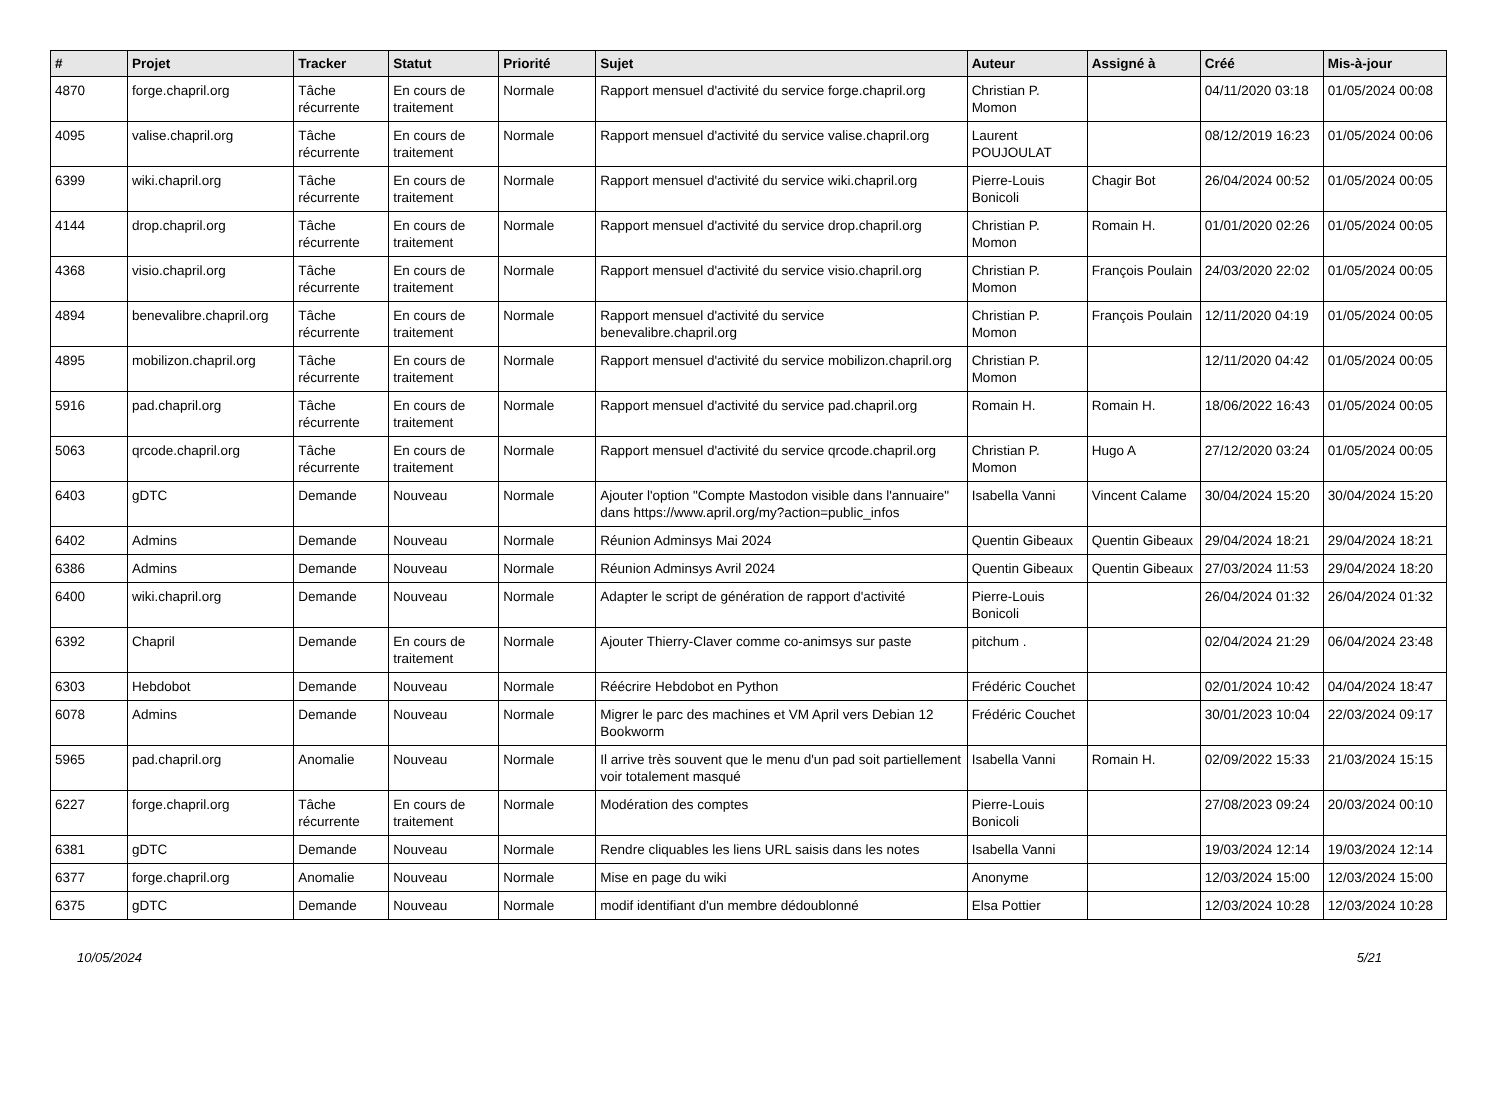| # | Projet | Tracker | Statut | Priorité | Sujet | Auteur | Assigné à | Créé | Mis-à-jour |
| --- | --- | --- | --- | --- | --- | --- | --- | --- | --- |
| 4870 | forge.chapril.org | Tâche récurrente | En cours de traitement | Normale | Rapport mensuel d'activité du service forge.chapril.org | Christian P. Momon | | 04/11/2020 03:18 | 01/05/2024 00:08 |
| 4095 | valise.chapril.org | Tâche récurrente | En cours de traitement | Normale | Rapport mensuel d'activité du service valise.chapril.org | Laurent POUJOULAT | | 08/12/2019 16:23 | 01/05/2024 00:06 |
| 6399 | wiki.chapril.org | Tâche récurrente | En cours de traitement | Normale | Rapport mensuel d'activité du service wiki.chapril.org | Pierre-Louis Bonicoli | Chagir Bot | 26/04/2024 00:52 | 01/05/2024 00:05 |
| 4144 | drop.chapril.org | Tâche récurrente | En cours de traitement | Normale | Rapport mensuel d'activité du service drop.chapril.org | Christian P. Momon | Romain H. | 01/01/2020 02:26 | 01/05/2024 00:05 |
| 4368 | visio.chapril.org | Tâche récurrente | En cours de traitement | Normale | Rapport mensuel d'activité du service visio.chapril.org | Christian P. Momon | François Poulain | 24/03/2020 22:02 | 01/05/2024 00:05 |
| 4894 | benevalibre.chapril.org | Tâche récurrente | En cours de traitement | Normale | Rapport mensuel d'activité du service benevalibre.chapril.org | Christian P. Momon | François Poulain | 12/11/2020 04:19 | 01/05/2024 00:05 |
| 4895 | mobilizon.chapril.org | Tâche récurrente | En cours de traitement | Normale | Rapport mensuel d'activité du service mobilizon.chapril.org | Christian P. Momon | | 12/11/2020 04:42 | 01/05/2024 00:05 |
| 5916 | pad.chapril.org | Tâche récurrente | En cours de traitement | Normale | Rapport mensuel d'activité du service pad.chapril.org | Romain H. | Romain H. | 18/06/2022 16:43 | 01/05/2024 00:05 |
| 5063 | qrcode.chapril.org | Tâche récurrente | En cours de traitement | Normale | Rapport mensuel d'activité du service qrcode.chapril.org | Christian P. Momon | Hugo A | 27/12/2020 03:24 | 01/05/2024 00:05 |
| 6403 | gDTC | Demande | Nouveau | Normale | Ajouter l'option "Compte Mastodon visible dans l'annuaire" dans https://www.april.org/my?action=public_infos | Isabella Vanni | Vincent Calame | 30/04/2024 15:20 | 30/04/2024 15:20 |
| 6402 | Admins | Demande | Nouveau | Normale | Réunion Adminsys Mai 2024 | Quentin Gibeaux | Quentin Gibeaux | 29/04/2024 18:21 | 29/04/2024 18:21 |
| 6386 | Admins | Demande | Nouveau | Normale | Réunion Adminsys Avril 2024 | Quentin Gibeaux | Quentin Gibeaux | 27/03/2024 11:53 | 29/04/2024 18:20 |
| 6400 | wiki.chapril.org | Demande | Nouveau | Normale | Adapter le script de génération de rapport d'activité | Pierre-Louis Bonicoli | | 26/04/2024 01:32 | 26/04/2024 01:32 |
| 6392 | Chapril | Demande | En cours de traitement | Normale | Ajouter Thierry-Claver comme co-animsys sur paste | pitchum . | | 02/04/2024 21:29 | 06/04/2024 23:48 |
| 6303 | Hebdobot | Demande | Nouveau | Normale | Réécrire Hebdobot en Python | Frédéric Couchet | | 02/01/2024 10:42 | 04/04/2024 18:47 |
| 6078 | Admins | Demande | Nouveau | Normale | Migrer le parc des machines et VM April vers Debian 12 Bookworm | Frédéric Couchet | | 30/01/2023 10:04 | 22/03/2024 09:17 |
| 5965 | pad.chapril.org | Anomalie | Nouveau | Normale | Il arrive très souvent que le menu d'un pad soit partiellement voir totalement masqué | Isabella Vanni | Romain H. | 02/09/2022 15:33 | 21/03/2024 15:15 |
| 6227 | forge.chapril.org | Tâche récurrente | En cours de traitement | Normale | Modération des comptes | Pierre-Louis Bonicoli | | 27/08/2023 09:24 | 20/03/2024 00:10 |
| 6381 | gDTC | Demande | Nouveau | Normale | Rendre cliquables les liens URL saisis dans les notes | Isabella Vanni | | 19/03/2024 12:14 | 19/03/2024 12:14 |
| 6377 | forge.chapril.org | Anomalie | Nouveau | Normale | Mise en page du wiki | Anonyme | | 12/03/2024 15:00 | 12/03/2024 15:00 |
| 6375 | gDTC | Demande | Nouveau | Normale | modif identifiant d'un membre dédoublonné | Elsa Pottier | | 12/03/2024 10:28 | 12/03/2024 10:28 |
10/05/2024 5/21